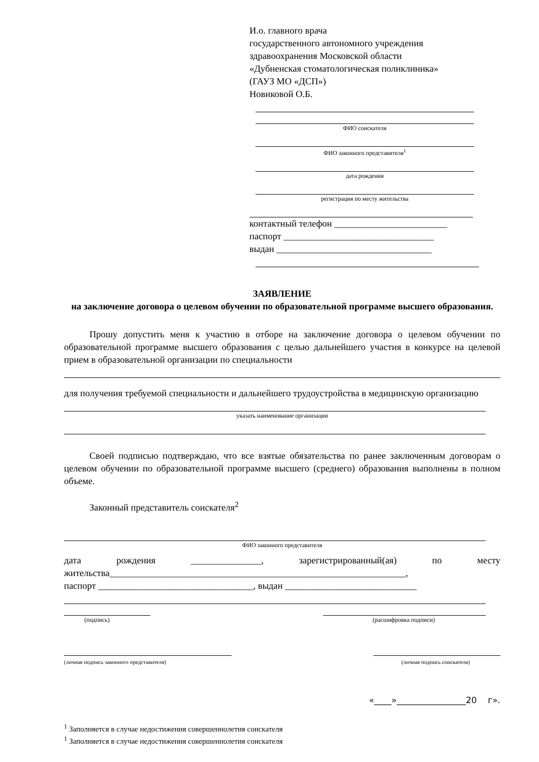И.о. главного врача
государственного автономного учреждения
здравоохранения Московской области
«Дубненская стоматологическая поликлиника»
(ГАУЗ МО «ДСП»)
Новиковой О.Б.
ФИО соискателя
ФИО законного представителя<sup>1</sup>
дата рождения
регистрация по месту жительства
контактный телефон ________________________
паспорт ________________________________
выдан _________________________________
ЗАЯВЛЕНИЕ
на заключение договора о целевом обучении по образовательной программе высшего образования.
Прошу допустить меня к участию в отборе на заключение договора о целевом обучении по образовательной программе высшего образования с целью дальнейшего участия в конкурсе на целевой прием в образовательной организации по специальности
для получения требуемой специальности и дальнейшего трудоустройства в медицинскую организацию
указать наименование организации
Своей подписью подтверждаю, что все взятые обязательства по ранее заключенным договорам о целевом обучении по образовательной программе высшего (среднего) образования выполнены в полном объеме.
Законный представитель соискателя<sup>2</sup>
ФИО законного представителя
дата рождения _______________, зарегистрированный(ая) по месту жительства_______________________________________________________________,
паспорт _________________________________, выдан ____________________________
(подпись) (расшифровка подписи)
(личная подпись законного представителя) (личная подпись соискателя)
«____»________________20 г».
<sup>1</sup> Заполняется в случае недостижения совершеннолетия соискателя
<sup>1</sup> Заполняется в случае недостижения совершеннолетия соискателя